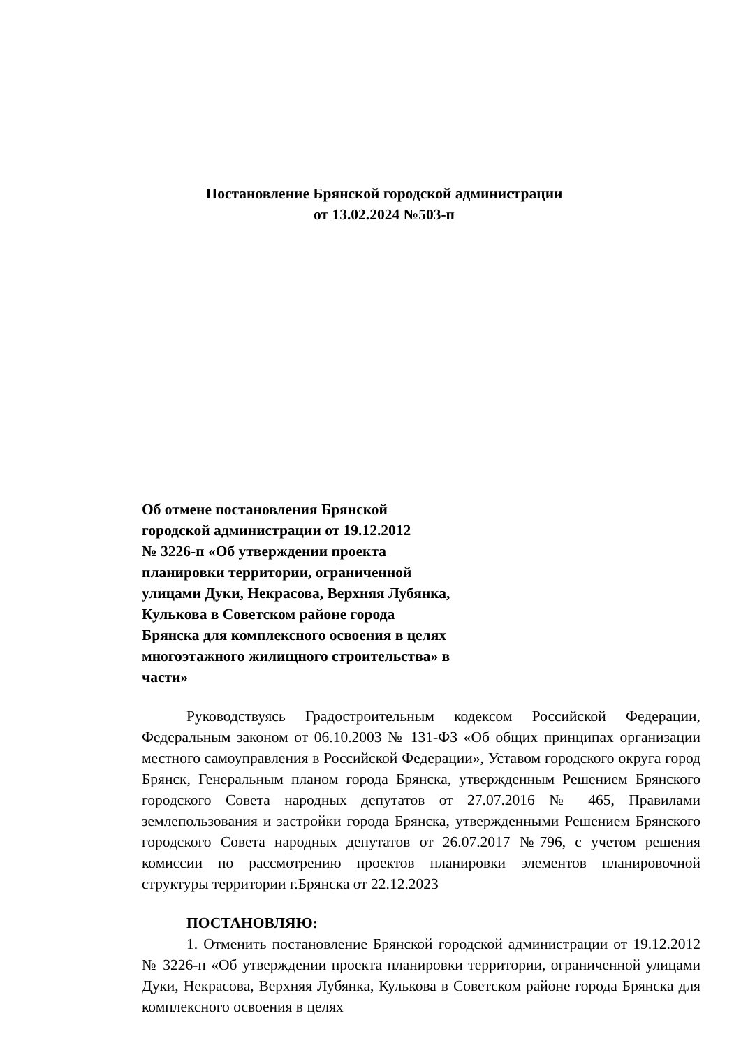Постановление Брянской городской администрации
от 13.02.2024 №503-п
Об отмене постановления Брянской
городской администрации от 19.12.2012
№ 3226-п «Об утверждении проекта
планировки территории, ограниченной
улицами Дуки, Некрасова, Верхняя Лубянка,
Кулькова в Советском районе города
Брянска для комплексного освоения в целях
многоэтажного жилищного строительства» в
части»
Руководствуясь Градостроительным кодексом Российской Федерации, Федеральным законом от 06.10.2003 № 131-ФЗ «Об общих принципах организации местного самоуправления в Российской Федерации», Уставом городского округа город Брянск, Генеральным планом города Брянска, утвержденным Решением Брянского городского Совета народных депутатов от 27.07.2016 № 465, Правилами землепользования и застройки города Брянска, утвержденными Решением Брянского городского Совета народных депутатов от 26.07.2017 №796, с учетом решения комиссии по рассмотрению проектов планировки элементов планировочной структуры территории г.Брянска от 22.12.2023
ПОСТАНОВЛЯЮ:
1. Отменить постановление Брянской городской администрации от 19.12.2012 № 3226-п «Об утверждении проекта планировки территории, ограниченной улицами Дуки, Некрасова, Верхняя Лубянка, Кулькова в Советском районе города Брянска для комплексного освоения в целях